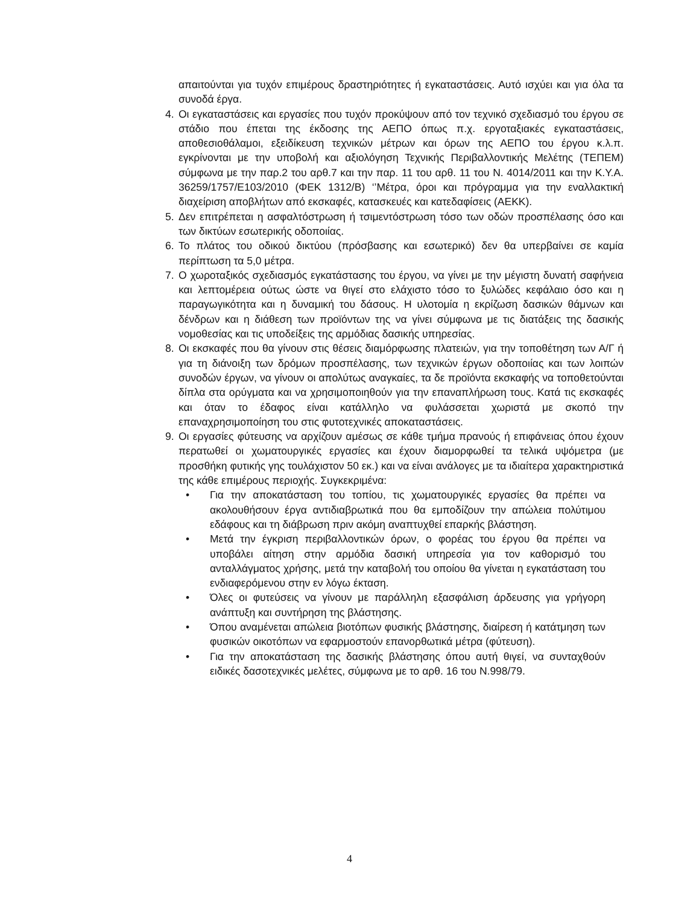απαιτούνται για τυχόν επιμέρους δραστηριότητες ή εγκαταστάσεις. Αυτό ισχύει και για όλα τα συνοδά έργα.
4. Οι εγκαταστάσεις και εργασίες που τυχόν προκύψουν από τον τεχνικό σχεδιασμό του έργου σε στάδιο που έπεται της έκδοσης της ΑΕΠΟ όπως π.χ. εργοταξιακές εγκαταστάσεις, αποθεσιοθάλαμοι, εξειδίκευση τεχνικών μέτρων και όρων της ΑΕΠΟ του έργου κ.λ.π. εγκρίνονται με την υποβολή και αξιολόγηση Τεχνικής Περιβαλλοντικής Μελέτης (ΤΕΠΕΜ) σύμφωνα με την παρ.2 του αρθ.7 και την παρ. 11 του αρθ. 11 του Ν. 4014/2011 και την Κ.Υ.Α. 36259/1757/Ε103/2010 (ΦΕΚ 1312/Β) ‘’Μέτρα, όροι και πρόγραμμα για την εναλλακτική διαχείριση αποβλήτων από εκσκαφές, κατασκευές και κατεδαφίσεις (ΑΕΚΚ).
5. Δεν επιτρέπεται η ασφαλτόστρωση ή τσιμεντόστρωση τόσο των οδών προσπέλασης όσο και των δικτύων εσωτερικής οδοποιίας.
6. Το πλάτος του οδικού δικτύου (πρόσβασης και εσωτερικό) δεν θα υπερβαίνει σε καμία περίπτωση τα 5,0 μέτρα.
7. Ο χωροταξικός σχεδιασμός εγκατάστασης του έργου, να γίνει με την μέγιστη δυνατή σαφήνεια και λεπτομέρεια ούτως ώστε να θιγεί στο ελάχιστο τόσο το ξυλώδες κεφάλαιο όσο και η παραγωγικότητα και η δυναμική του δάσους. Η υλοτομία η εκρίζωση δασικών θάμνων και δένδρων και η διάθεση των προϊόντων της να γίνει σύμφωνα με τις διατάξεις της δασικής νομοθεσίας και τις υποδείξεις της αρμόδιας δασικής υπηρεσίας.
8. Οι εκσκαφές που θα γίνουν στις θέσεις διαμόρφωσης πλατειών, για την τοποθέτηση των Α/Γ ή για τη διάνοιξη των δρόμων προσπέλασης, των τεχνικών έργων οδοποιίας και των λοιπών συνοδών έργων, να γίνουν οι απολύτως αναγκαίες, τα δε προϊόντα εκσκαφής να τοποθετούνται δίπλα στα ορύγματα και να χρησιμοποιηθούν για την επαναπλήρωση τους. Κατά τις εκσκαφές και όταν το έδαφος είναι κατάλληλο να φυλάσσεται χωριστά με σκοπό την επαναχρησιμοποίηση του στις φυτοτεχνικές αποκαταστάσεις.
9. Οι εργασίες φύτευσης να αρχίζουν αμέσως σε κάθε τμήμα πρανούς ή επιφάνειας όπου έχουν περατωθεί οι χωματουργικές εργασίες και έχουν διαμορφωθεί τα τελικά υψόμετρα (με προσθήκη φυτικής γης τουλάχιστον 50 εκ.) και να είναι ανάλογες με τα ιδιαίτερα χαρακτηριστικά της κάθε επιμέρους περιοχής. Συγκεκριμένα:
• Για την αποκατάσταση του τοπίου, τις χωματουργικές εργασίες θα πρέπει να ακολουθήσουν έργα αντιδιαβρωτικά που θα εμποδίζουν την απώλεια πολύτιμου εδάφους και τη διάβρωση πριν ακόμη αναπτυχθεί επαρκής βλάστηση.
• Μετά την έγκριση περιβαλλοντικών όρων, ο φορέας του έργου θα πρέπει να υποβάλει αίτηση στην αρμόδια δασική υπηρεσία για τον καθορισμό του ανταλλάγματος χρήσης, μετά την καταβολή του οποίου θα γίνεται η εγκατάσταση του ενδιαφερόμενου στην εν λόγω έκταση.
• Όλες οι φυτεύσεις να γίνουν με παράλληλη εξασφάλιση άρδευσης για γρήγορη ανάπτυξη και συντήρηση της βλάστησης.
• Όπου αναμένεται απώλεια βιοτόπων φυσικής βλάστησης, διαίρεση ή κατάτμηση των φυσικών οικοτόπων να εφαρμοστούν επανορθωτικά μέτρα (φύτευση).
• Για την αποκατάσταση της δασικής βλάστησης όπου αυτή θιγεί, να συνταχθούν ειδικές δασοτεχνικές μελέτες, σύμφωνα με το αρθ. 16 του Ν.998/79.
4